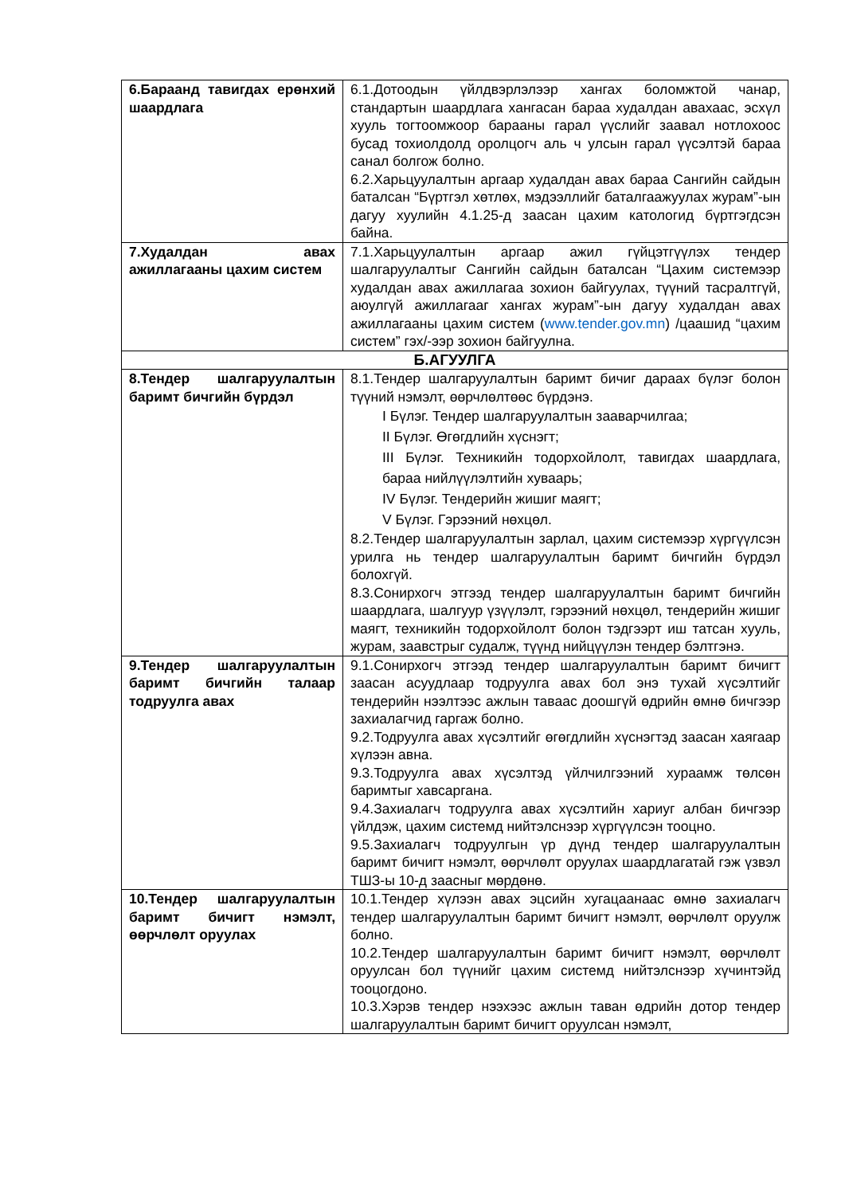| 6.Бараанд тавигдах ерөнхий шаардлага | 6.1.Дотоодын үйлдвэрлэлээр хангах боломжтой чанар, стандартын шаардлага хангасан бараа худалдан авахаас, эсхүл хууль тогтоомжоор барааны гарал үүслийг заавал нотлохоос бусад тохиолдолд оролцогч аль ч улсын гарал үүсэлтэй бараа санал болгож болно. 6.2.Харьцуулалтын аргаар худалдан авах бараа Сангийн сайдын баталсан “Бүртгэл хөтлөх, мэдээллийг баталгаажуулах журам”-ын дагуу хуулийн 4.1.25-д заасан цахим катологид бүртгэгдсэн байна. |
| 7.Худалдан авах ажиллагааны цахим систем | 7.1.Харьцуулалтын аргаар ажил гүйцэтгүүлэх тендер шалгаруулалтыг Сангийн сайдын баталсан “Цахим системээр худалдан авах ажиллагаа зохион байгуулах, түүний тасралтгүй, аюулгүй ажиллагааг хангах журам”-ын дагуу худалдан авах ажиллагааны цахим систем ( www.tender.gov.mn ) /цаашид “цахим систем” гэх/-ээр зохион байгуулна. |
| Б.АГУУЛГА | |
| 8.Тендер шалгаруулалтын баримт бичгийн бүрдэл | 8.1.Тендер шалгаруулалтын баримт бичиг дараах бүлэг болон түүний нэмэлт, өөрчлөлтөөс бүрдэнэ. I Бүлэг. Тендер шалгаруулалтын зааварчилгаа; II Бүлэг. Өгөгдлийн хүснэгт; III Бүлэг. Техникийн тодорхойлолт, тавигдах шаардлага, бараа нийлүүлэлтийн хуваарь; IV Бүлэг. Тендерийн жишиг маягт; V Бүлэг. Гэрээний нөхцөл. 8.2.Тендер шалгаруулалтын зарлал, цахим системээр хүргүүлсэн урилга нь тендер шалгаруулалтын баримт бичгийн бүрдэл болохгүй. 8.3.Сонирхогч этгээд тендер шалгаруулалтын баримт бичгийн шаардлага, шалгуур үзүүлэлт, гэрээний нөхцөл, тендерийн жишиг маягт, техникийн тодорхойлолт болон тэдгээрт иш татсан хууль, журам, заавстрыг судалж, түүнд нийцүүлэн тендер бэлтгэнэ. |
| 9.Тендер шалгаруулалтын баримт бичгийн талаар тодруулга авах | 9.1.Сонирхогч этгээд тендер шалгаруулалтын баримт бичигт заасан асуудлаар тодруулга авах бол энэ тухай хүсэлтийг тендерийн нээлтээс ажлын таваас доошгүй өдрийн өмнө бичгээр захиалагчид гаргаж болно. 9.2.Тодруулга авах хүсэлтийг өгөгдлийн хүснэгтэд заасан хаягаар хүлээн авна. 9.3.Тодруулга авах хүсэлтэд үйлчилгээний хураамж төлсөн баримтыг хавсаргана. 9.4.Захиалагч тодруулга авах хүсэлтийн хариуг албан бичгээр үйлдэж, цахим системд нийтэлснээр хүргүүлсэн тооцно. 9.5.Захиалагч тодруулгын үр дүнд тендер шалгаруулалтын баримт бичигт нэмэлт, өөрчлөлт оруулах шаардлагатай гэж үзвэл ТШЗ-ы 10-д заасныг мөрдөнө. |
| 10.Тендер шалгаруулалтын баримт бичигт нэмэлт, өөрчлөлт оруулах | 10.1.Тендер хүлээн авах эцсийн хугацаанаас өмнө захиалагч тендер шалгаруулалтын баримт бичигт нэмэлт, өөрчлөлт оруулж болно. 10.2.Тендер шалгаруулалтын баримт бичигт нэмэлт, өөрчлөлт оруулсан бол түүнийг цахим системд нийтэлснээр хүчинтэйд тооцогдоно. 10.3.Хэрэв тендер нээхээс ажлын таван өдрийн дотор тендер шалгаруулалтын баримт бичигт оруулсан нэмэлт, |